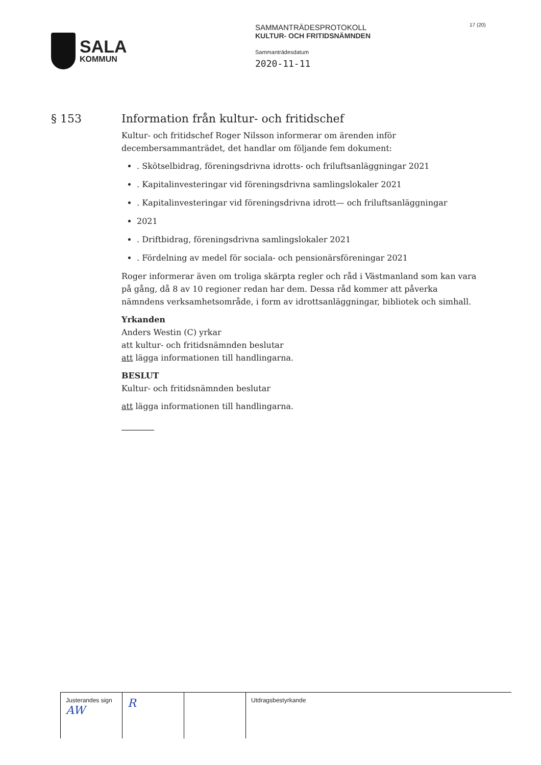SALA
KOMMUN
SAMMANTRÄDESPROTOKOLL
KULTUR- OCH FRITIDSNÄMNDEN
Sammanträdesdatum
2020-11-11
17 (20)
§ 153 Information från kultur- och fritidschef
Kultur- och fritidschef Roger Nilsson informerar om ärenden inför decembersammanträdet, det handlar om följande fem dokument:
. Skötselbidrag, föreningsdrivna idrotts- och friluftsanläggningar 2021
. Kapitalinvesteringar vid föreningsdrivna samlingslokaler 2021
. Kapitalinvesteringar vid föreningsdrivna idrott— och friluftsanläggningar
2021
. Driftbidrag, föreningsdrivna samlingslokaler 2021
. Fördelning av medel för sociala- och pensionärsföreningar 2021
Roger informerar även om troliga skärpta regler och råd i Västmanland som kan vara på gång, då 8 av 10 regioner redan har dem. Dessa råd kommer att påverka nämndens verksamhetsområde, i form av idrottsanläggningar, bibliotek och simhall.
Yrkanden
Anders Westin (C) yrkar
att kultur- och fritidsnämnden beslutar
att lägga informationen till handlingarna.
BESLUT
Kultur- och fritidsnämnden beslutar
att lägga informationen till handlingarna.
| Justerandes sign AW | R | | Utdragsbestyrkande |